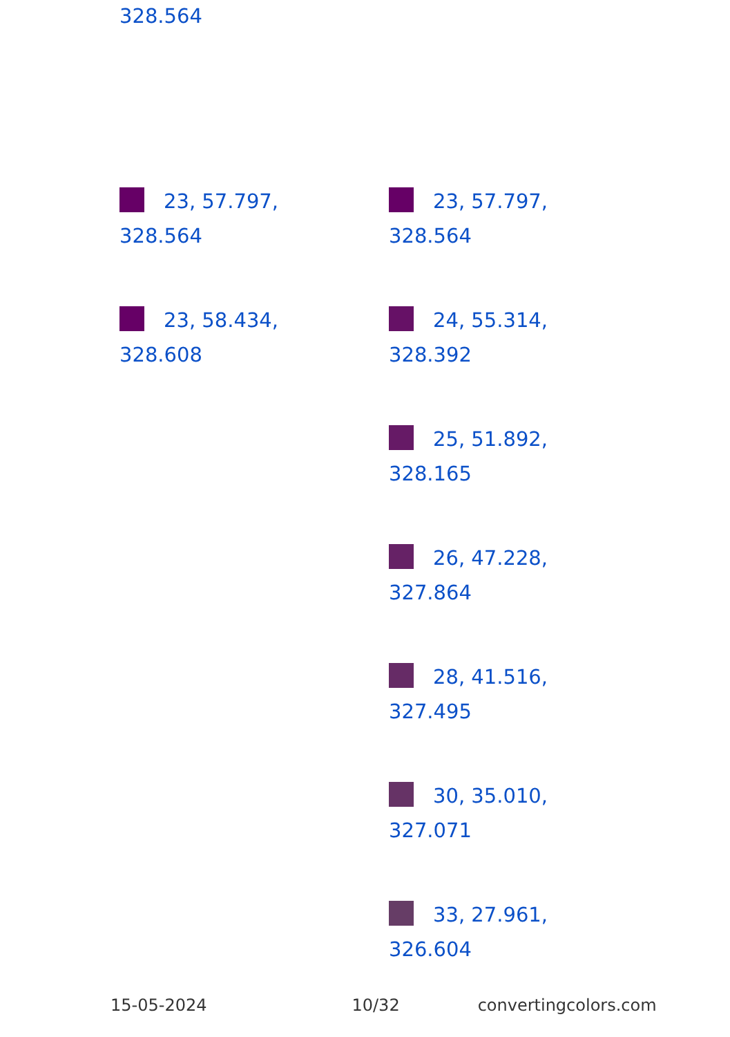328.564
23, 57.797, 328.564
23, 58.434, 328.608
23, 57.797, 328.564
24, 55.314, 328.392
25, 51.892, 328.165
26, 47.228, 327.864
28, 41.516, 327.495
30, 35.010, 327.071
33, 27.961, 326.604
15-05-2024 10/32 convertingcolors.com